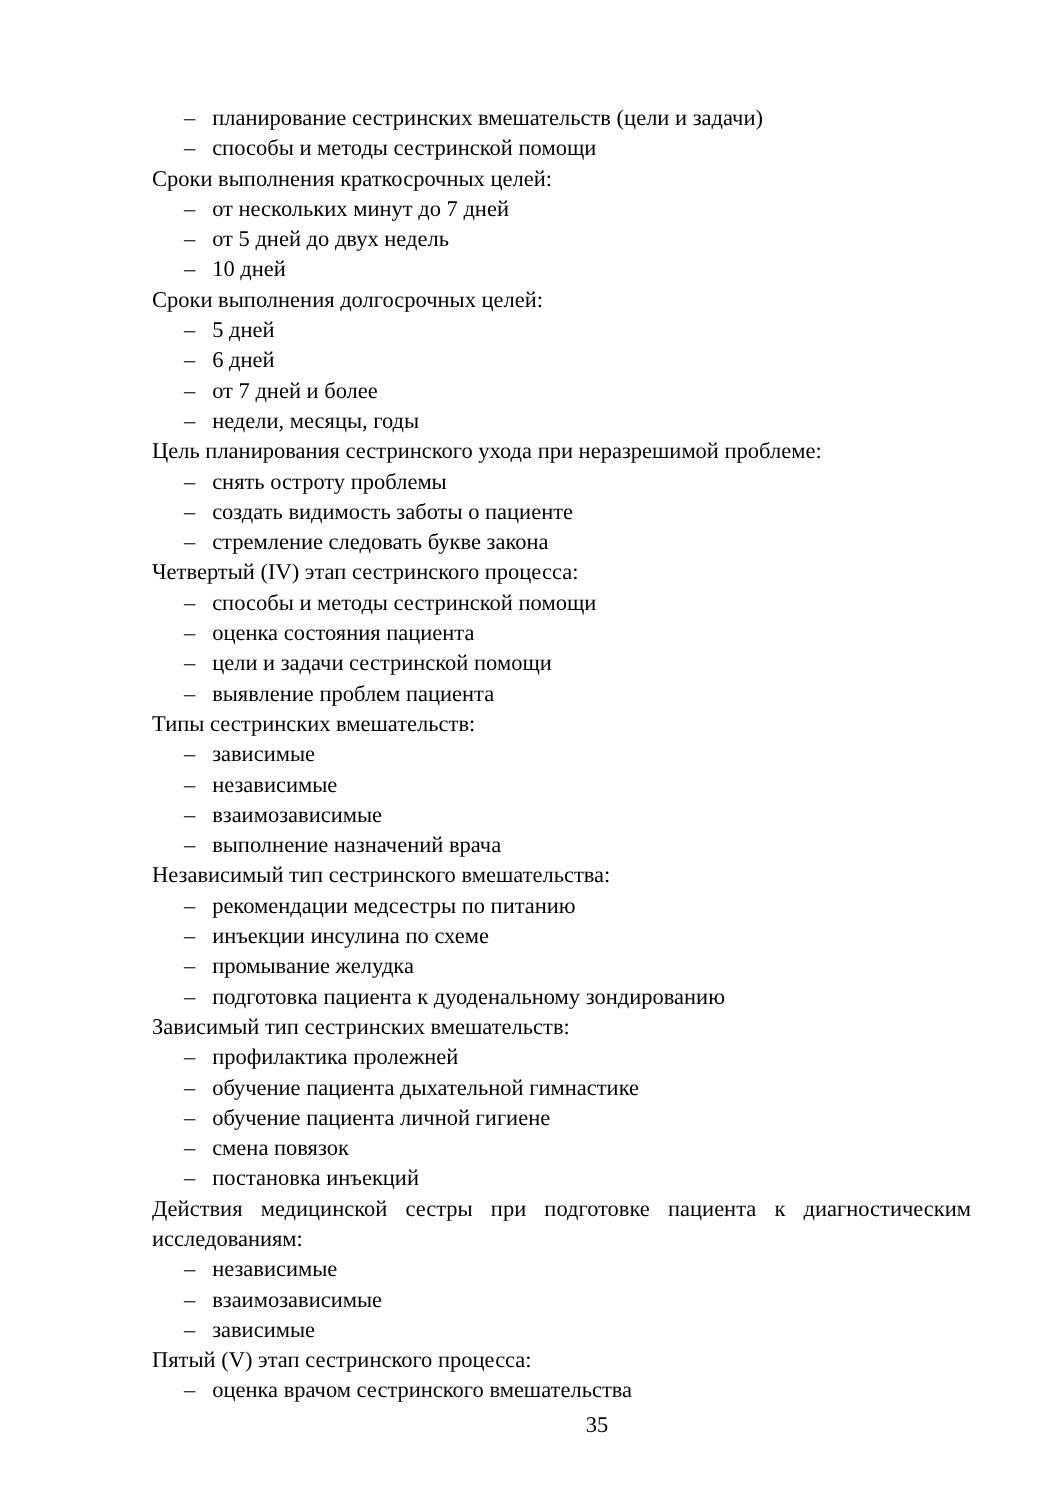– планирование сестринских вмешательств (цели и задачи)
– способы и методы сестринской помощи
Сроки выполнения краткосрочных целей:
– от нескольких минут до 7 дней
– от 5 дней до двух недель
– 10 дней
Сроки выполнения долгосрочных целей:
– 5 дней
– 6 дней
– от 7 дней и более
– недели, месяцы, годы
Цель планирования сестринского ухода при неразрешимой проблеме:
– снять остроту проблемы
– создать видимость заботы о пациенте
– стремление следовать букве закона
Четвертый (IV) этап сестринского процесса:
– способы и методы сестринской помощи
– оценка состояния пациента
– цели и задачи сестринской помощи
– выявление проблем пациента
Типы сестринских вмешательств:
– зависимые
– независимые
– взаимозависимые
– выполнение назначений врача
Независимый тип сестринского вмешательства:
– рекомендации медсестры по питанию
– инъекции инсулина по схеме
– промывание желудка
– подготовка пациента к дуоденальному зондированию
Зависимый тип сестринских вмешательств:
– профилактика пролежней
– обучение пациента дыхательной гимнастике
– обучение пациента личной гигиене
– смена повязок
– постановка инъекций
Действия медицинской сестры при подготовке пациента к диагностическим исследованиям:
– независимые
– взаимозависимые
– зависимые
Пятый (V) этап сестринского процесса:
– оценка врачом сестринского вмешательства
35